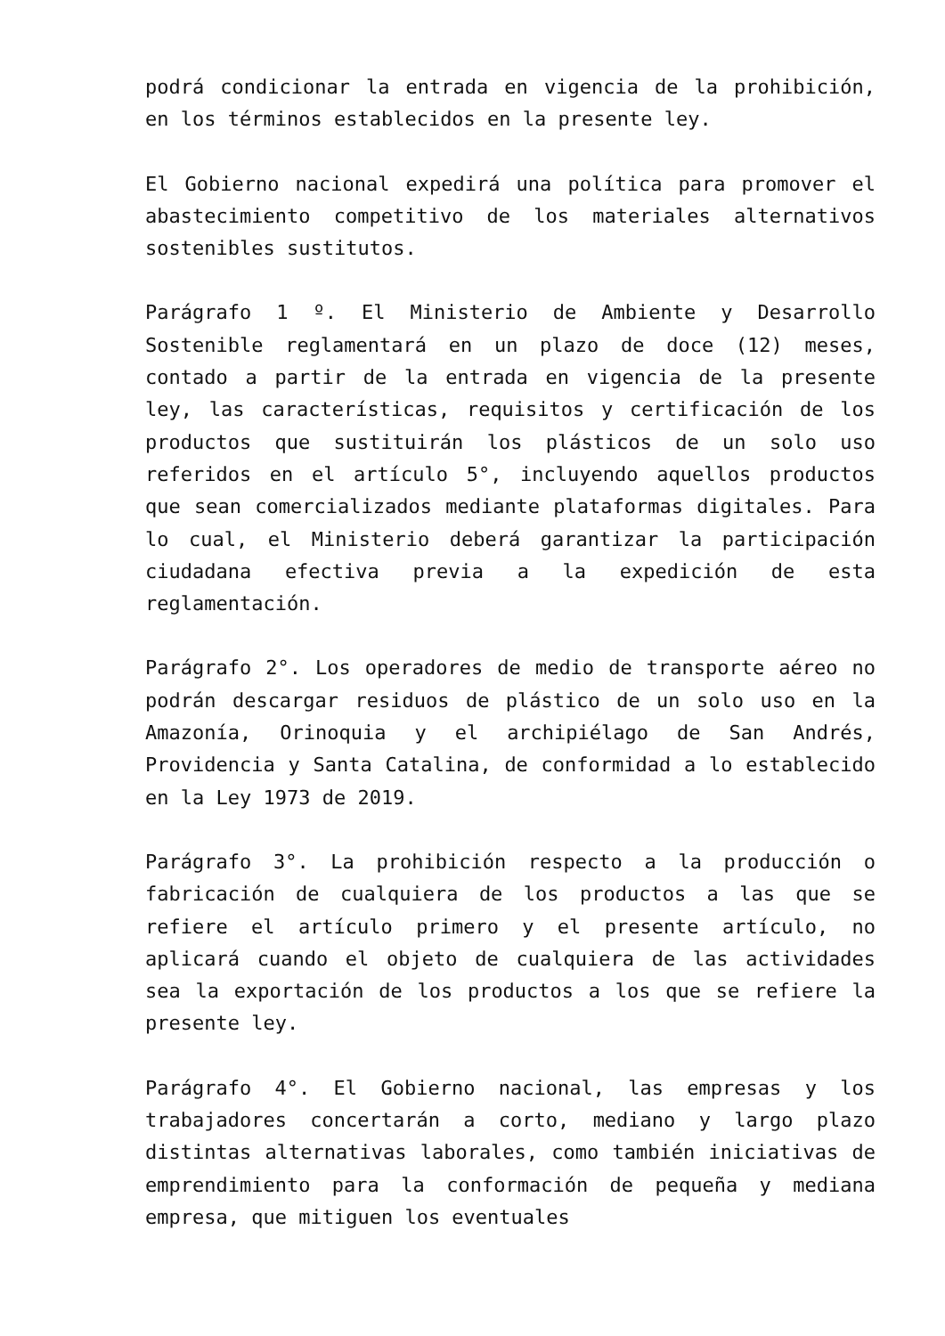podrá condicionar la entrada en vigencia de la prohibición, en los términos establecidos en la presente ley.
El Gobierno nacional expedirá una política para promover el abastecimiento competitivo de los materiales alternativos sostenibles sustitutos.
Parágrafo 1 º. El Ministerio de Ambiente y Desarrollo Sostenible reglamentará en un plazo de doce (12) meses, contado a partir de la entrada en vigencia de la presente ley, las características, requisitos y certificación de los productos que sustituirán los plásticos de un solo uso referidos en el artículo 5°, incluyendo aquellos productos que sean comercializados mediante plataformas digitales. Para lo cual, el Ministerio deberá garantizar la participación ciudadana efectiva previa a la expedición de esta reglamentación.
Parágrafo 2°. Los operadores de medio de transporte aéreo no podrán descargar residuos de plástico de un solo uso en la Amazonía, Orinoquia y el archipiélago de San Andrés, Providencia y Santa Catalina, de conformidad a lo establecido en la Ley 1973 de 2019.
Parágrafo 3°. La prohibición respecto a la producción o fabricación de cualquiera de los productos a las que se refiere el artículo primero y el presente artículo, no aplicará cuando el objeto de cualquiera de las actividades sea la exportación de los productos a los que se refiere la presente ley.
Parágrafo 4°. El Gobierno nacional, las empresas y los trabajadores concertarán a corto, mediano y largo plazo distintas alternativas laborales, como también iniciativas de emprendimiento para la conformación de pequeña y mediana empresa, que mitiguen los eventuales